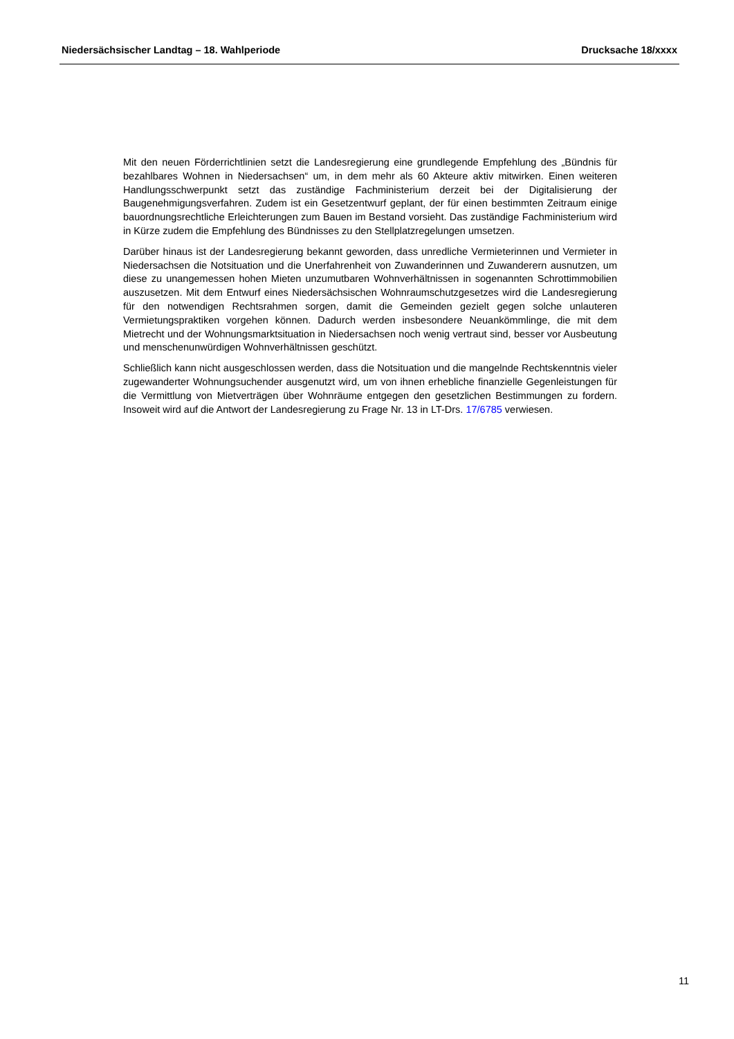Niedersächsischer Landtag – 18. Wahlperiode Drucksache 18/xxxx
Mit den neuen Förderrichtlinien setzt die Landesregierung eine grundlegende Empfehlung des „Bündnis für bezahlbares Wohnen in Niedersachsen“ um, in dem mehr als 60 Akteure aktiv mitwirken. Einen weiteren Handlungsschwerpunkt setzt das zuständige Fachministerium derzeit bei der Digitalisierung der Baugenehmigungsverfahren. Zudem ist ein Gesetzentwurf geplant, der für einen bestimmten Zeitraum einige bauordnungsrechtliche Erleichterungen zum Bauen im Bestand vorsieht. Das zuständige Fachministerium wird in Kürze zudem die Empfehlung des Bündnisses zu den Stellplatzregelungen umsetzen.
Darüber hinaus ist der Landesregierung bekannt geworden, dass unredliche Vermieterinnen und Vermieter in Niedersachsen die Notsituation und die Unerfahrenheit von Zuwanderinnen und Zuwanderern ausnutzen, um diese zu unangemessen hohen Mieten unzumutbaren Wohnverhältnissen in sogenannten Schrottimmobilien auszusetzen. Mit dem Entwurf eines Niedersächsischen Wohnraumschutzgesetzes wird die Landesregierung für den notwendigen Rechtsrahmen sorgen, damit die Gemeinden gezielt gegen solche unlauteren Vermietungspraktiken vorgehen können. Dadurch werden insbesondere Neuankömmlinge, die mit dem Mietrecht und der Wohnungsmarktsituation in Niedersachsen noch wenig vertraut sind, besser vor Ausbeutung und menschenunwürdigen Wohnverhältnissen geschützt.
Schließlich kann nicht ausgeschlossen werden, dass die Notsituation und die mangelnde Rechtskenntnis vieler zugewanderter Wohnungsuchender ausgenutzt wird, um von ihnen erhebliche finanzielle Gegenleistungen für die Vermittlung von Mietverträgen über Wohnräume entgegen den gesetzlichen Bestimmungen zu fordern. Insoweit wird auf die Antwort der Landesregierung zu Frage Nr. 13 in LT-Drs. 17/6785 verwiesen.
11